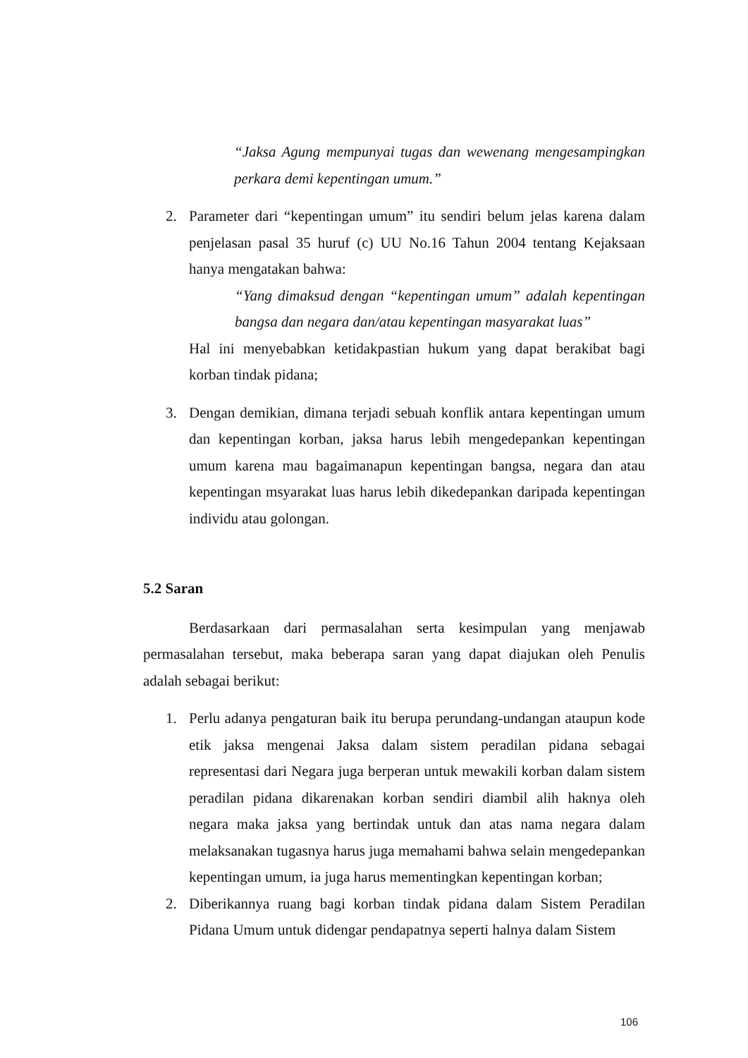“Jaksa Agung mempunyai tugas dan wewenang mengesampingkan perkara demi kepentingan umum.”
2. Parameter dari “kepentingan umum” itu sendiri belum jelas karena dalam penjelasan pasal 35 huruf (c) UU No.16 Tahun 2004 tentang Kejaksaan hanya mengatakan bahwa:
“Yang dimaksud dengan “kepentingan umum” adalah kepentingan bangsa dan negara dan/atau kepentingan masyarakat luas”
Hal ini menyebabkan ketidakpastian hukum yang dapat berakibat bagi korban tindak pidana;
3. Dengan demikian, dimana terjadi sebuah konflik antara kepentingan umum dan kepentingan korban, jaksa harus lebih mengedepankan kepentingan umum karena mau bagaimanapun kepentingan bangsa, negara dan atau kepentingan msyarakat luas harus lebih dikedepankan daripada kepentingan individu atau golongan.
5.2 Saran
Berdasarkaan dari permasalahan serta kesimpulan yang menjawab permasalahan tersebut, maka beberapa saran yang dapat diajukan oleh Penulis adalah sebagai berikut:
1. Perlu adanya pengaturan baik itu berupa perundang-undangan ataupun kode etik jaksa mengenai Jaksa dalam sistem peradilan pidana sebagai representasi dari Negara juga berperan untuk mewakili korban dalam sistem peradilan pidana dikarenakan korban sendiri diambil alih haknya oleh negara maka jaksa yang bertindak untuk dan atas nama negara dalam melaksanakan tugasnya harus juga memahami bahwa selain mengedepankan kepentingan umum, ia juga harus mementingkan kepentingan korban;
2. Diberikannya ruang bagi korban tindak pidana dalam Sistem Peradilan Pidana Umum untuk didengar pendapatnya seperti halnya dalam Sistem
106